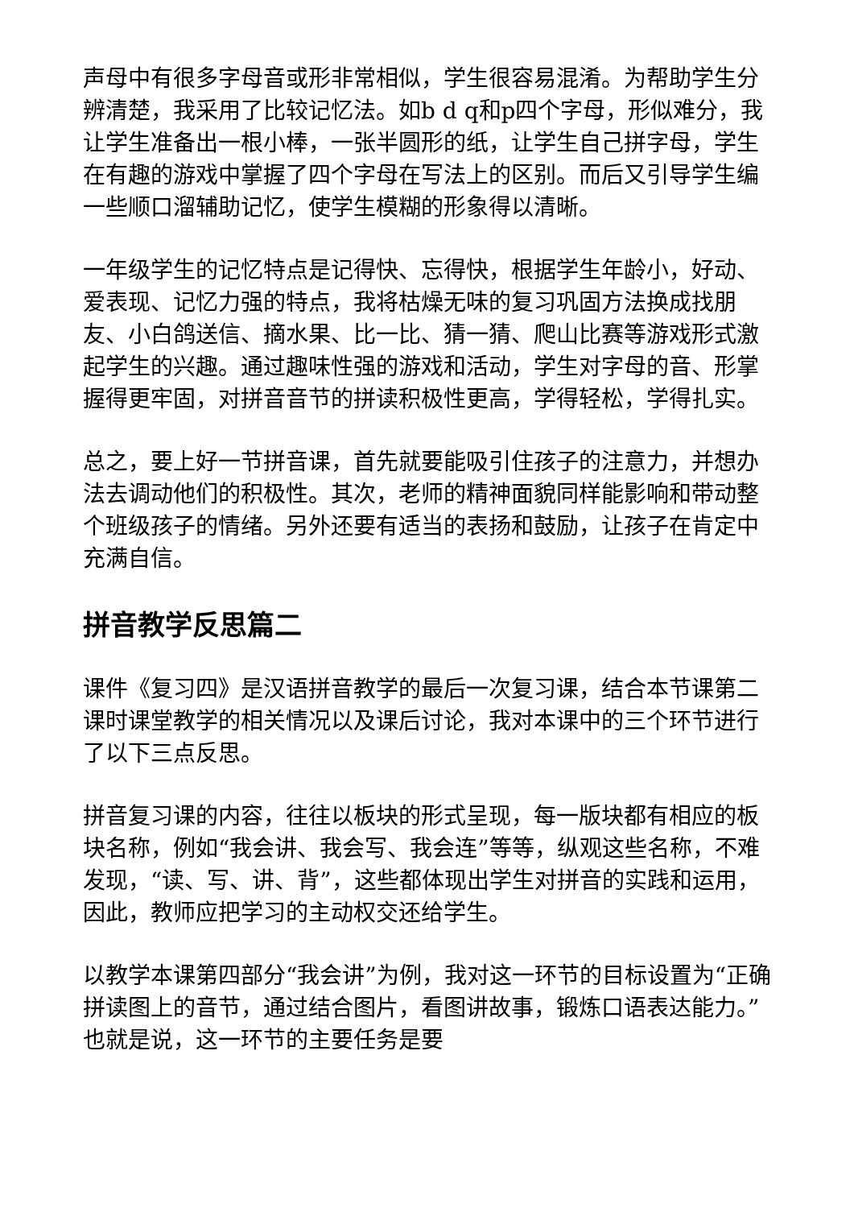声母中有很多字母音或形非常相似，学生很容易混淆。为帮助学生分辨清楚，我采用了比较记忆法。如b d q和p四个字母，形似难分，我让学生准备出一根小棒，一张半圆形的纸，让学生自己拼字母，学生在有趣的游戏中掌握了四个字母在写法上的区别。而后又引导学生编一些顺口溜辅助记忆，使学生模糊的形象得以清晰。
一年级学生的记忆特点是记得快、忘得快，根据学生年龄小，好动、爱表现、记忆力强的特点，我将枯燥无味的复习巩固方法换成找朋友、小白鸽送信、摘水果、比一比、猜一猜、爬山比赛等游戏形式激起学生的兴趣。通过趣味性强的游戏和活动，学生对字母的音、形掌握得更牢固，对拼音音节的拼读积极性更高，学得轻松，学得扎实。
总之，要上好一节拼音课，首先就要能吸引住孩子的注意力，并想办法去调动他们的积极性。其次，老师的精神面貌同样能影响和带动整个班级孩子的情绪。另外还要有适当的表扬和鼓励，让孩子在肯定中充满自信。
拼音教学反思篇二
课件《复习四》是汉语拼音教学的最后一次复习课，结合本节课第二课时课堂教学的相关情况以及课后讨论，我对本课中的三个环节进行了以下三点反思。
拼音复习课的内容，往往以板块的形式呈现，每一版块都有相应的板块名称，例如“我会讲、我会写、我会连”等等，纵观这些名称，不难发现，“读、写、讲、背”，这些都体现出学生对拼音的实践和运用，因此，教师应把学习的主动权交还给学生。
以教学本课第四部分“我会讲”为例，我对这一环节的目标设置为“正确拼读图上的音节，通过结合图片，看图讲故事，锻炼口语表达能力。”也就是说，这一环节的主要任务是要